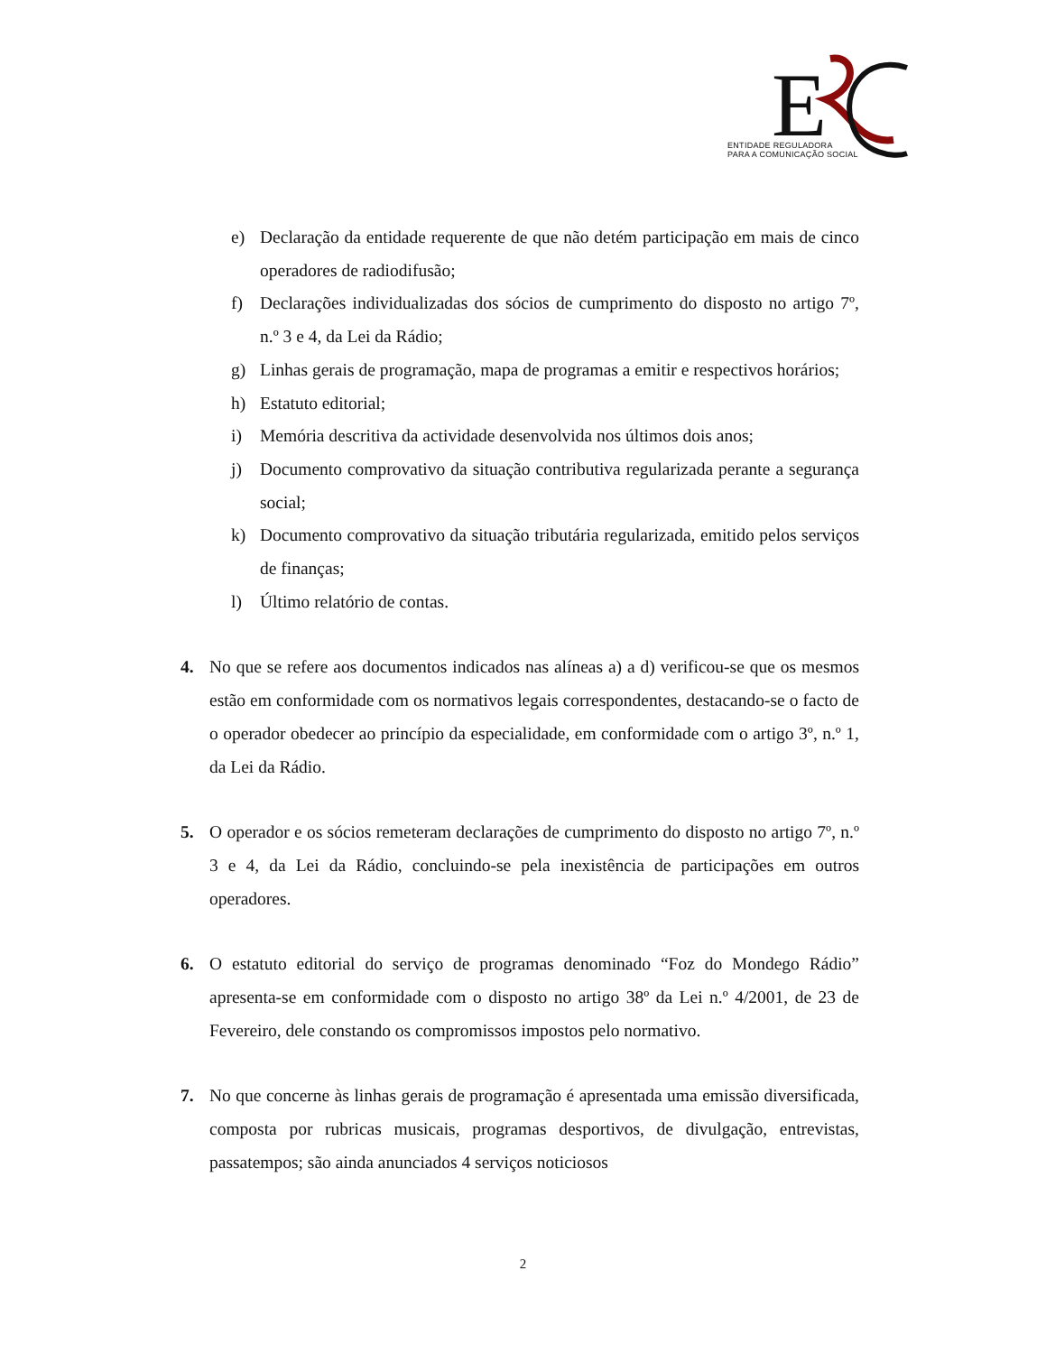E
ENTIDADE REGULADORA
PARA A COMUNICAÇÃO SOCIAL
e) Declaração da entidade requerente de que não detém participação em mais de cinco operadores de radiodifusão;
f) Declarações individualizadas dos sócios de cumprimento do disposto no artigo 7º, n.º 3 e 4, da Lei da Rádio;
g) Linhas gerais de programação, mapa de programas a emitir e respectivos horários;
h) Estatuto editorial;
i) Memória descritiva da actividade desenvolvida nos últimos dois anos;
j) Documento comprovativo da situação contributiva regularizada perante a segurança social;
k) Documento comprovativo da situação tributária regularizada, emitido pelos serviços de finanças;
l) Último relatório de contas.
4. No que se refere aos documentos indicados nas alíneas a) a d) verificou-se que os mesmos estão em conformidade com os normativos legais correspondentes, destacando-se o facto de o operador obedecer ao princípio da especialidade, em conformidade com o artigo 3º, n.º 1, da Lei da Rádio.
5. O operador e os sócios remeteram declarações de cumprimento do disposto no artigo 7º, n.º 3 e 4, da Lei da Rádio, concluindo-se pela inexistência de participações em outros operadores.
6. O estatuto editorial do serviço de programas denominado “Foz do Mondego Rádio” apresenta-se em conformidade com o disposto no artigo 38º da Lei n.º 4/2001, de 23 de Fevereiro, dele constando os compromissos impostos pelo normativo.
7. No que concerne às linhas gerais de programação é apresentada uma emissão diversificada, composta por rubricas musicais, programas desportivos, de divulgação, entrevistas, passatempos; são ainda anunciados 4 serviços noticiosos
2